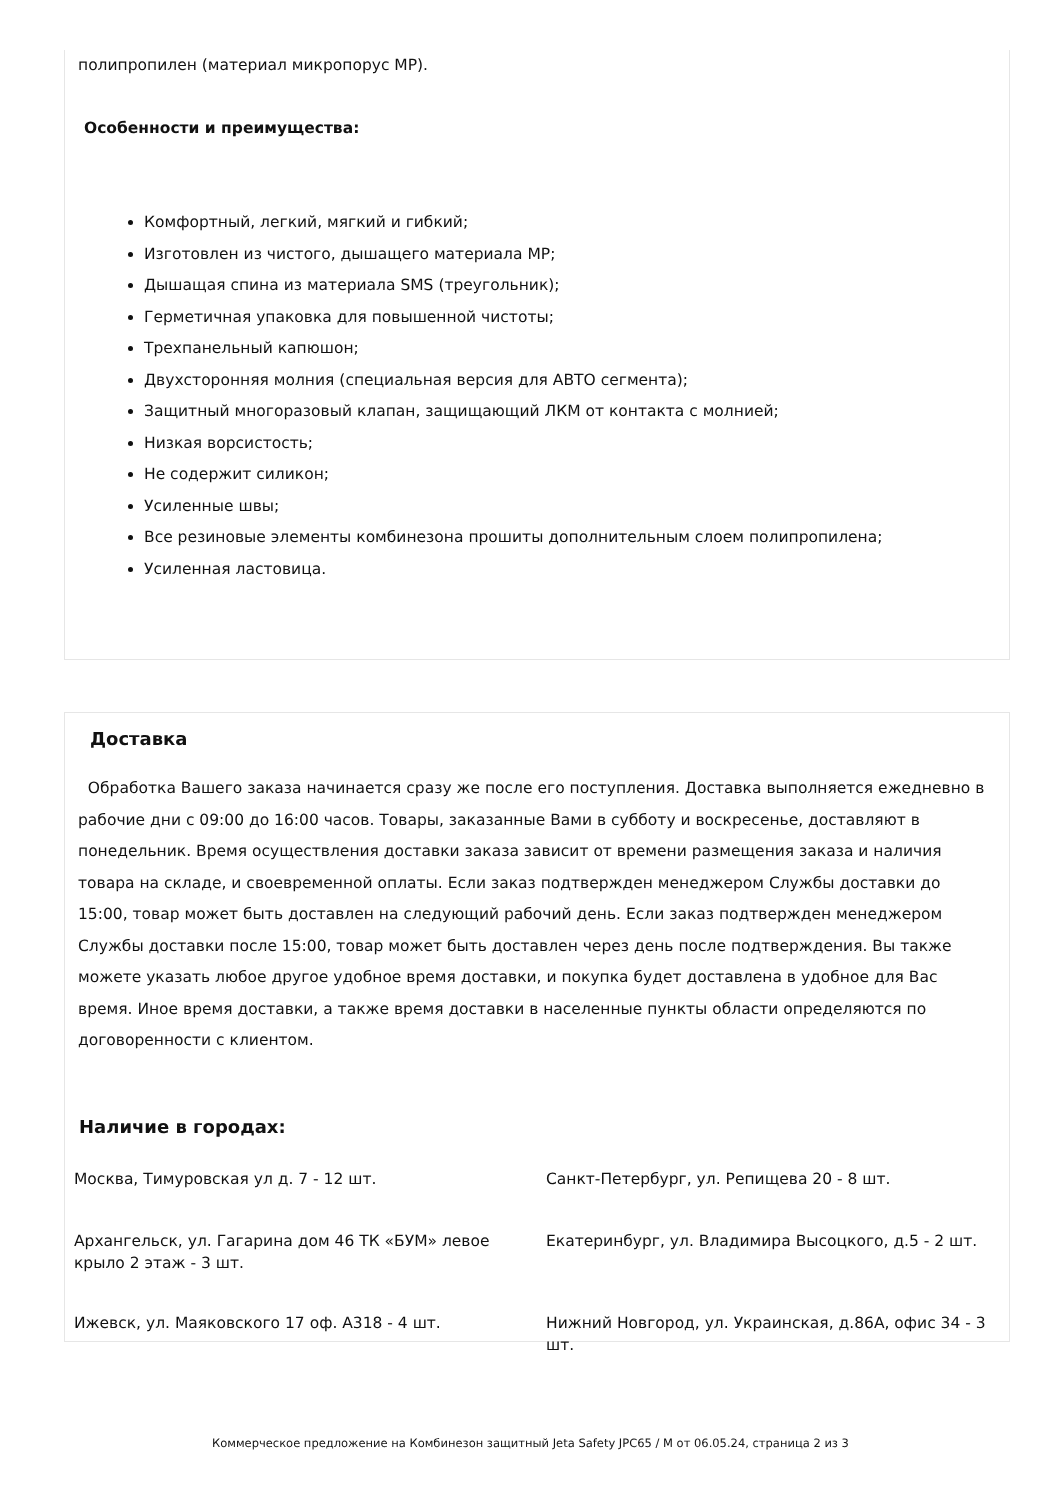полипропилен (материал микропорус MP).
Особенности и преимущества:
Комфортный, легкий, мягкий и гибкий;
Изготовлен из чистого, дышащего материала MP;
Дышащая спина из материала SMS (треугольник);
Герметичная упаковка для повышенной чистоты;
Трехпанельный капюшон;
Двухсторонняя молния (специальная версия для АВТО сегмента);
Защитный многоразовый клапан, защищающий ЛКМ от контакта с молнией;
Низкая ворсистость;
Не содержит силикон;
Усиленные швы;
Все резиновые элементы комбинезона прошиты дополнительным слоем полипропилена;
Усиленная ластовица.
Доставка
Обработка Вашего заказа начинается сразу же после его поступления. Доставка выполняется ежедневно в рабочие дни с 09:00 до 16:00 часов. Товары, заказанные Вами в субботу и воскресенье, доставляют в понедельник. Время осуществления доставки заказа зависит от времени размещения заказа и наличия товара на складе, и своевременной оплаты. Если заказ подтвержден менеджером Службы доставки до 15:00, товар может быть доставлен на следующий рабочий день. Если заказ подтвержден менеджером Службы доставки после 15:00, товар может быть доставлен через день после подтверждения. Вы также можете указать любое другое удобное время доставки, и покупка будет доставлена в удобное для Вас время. Иное время доставки, а также время доставки в населенные пункты области определяются по договоренности с клиентом.
Наличие в городах:
Москва, Тимуровская ул д. 7 - 12 шт. Санкт-Петербург, ул. Репищева 20 - 8 шт.
Архангельск, ул. Гагарина дом 46 ТК «БУМ» левое крыло 2 этаж - 3 шт.
Екатеринбург, ул. Владимира Высоцкого, д.5 - 2 шт.
Ижевск, ул. Маяковского 17 оф. А318 - 4 шт. Нижний Новгород, ул. Украинская, д.86А, офис 34 - 3 шт.
Коммерческое предложение на Комбинезон защитный Jeta Safety JPC65 / M от 06.05.24, страница 2 из 3